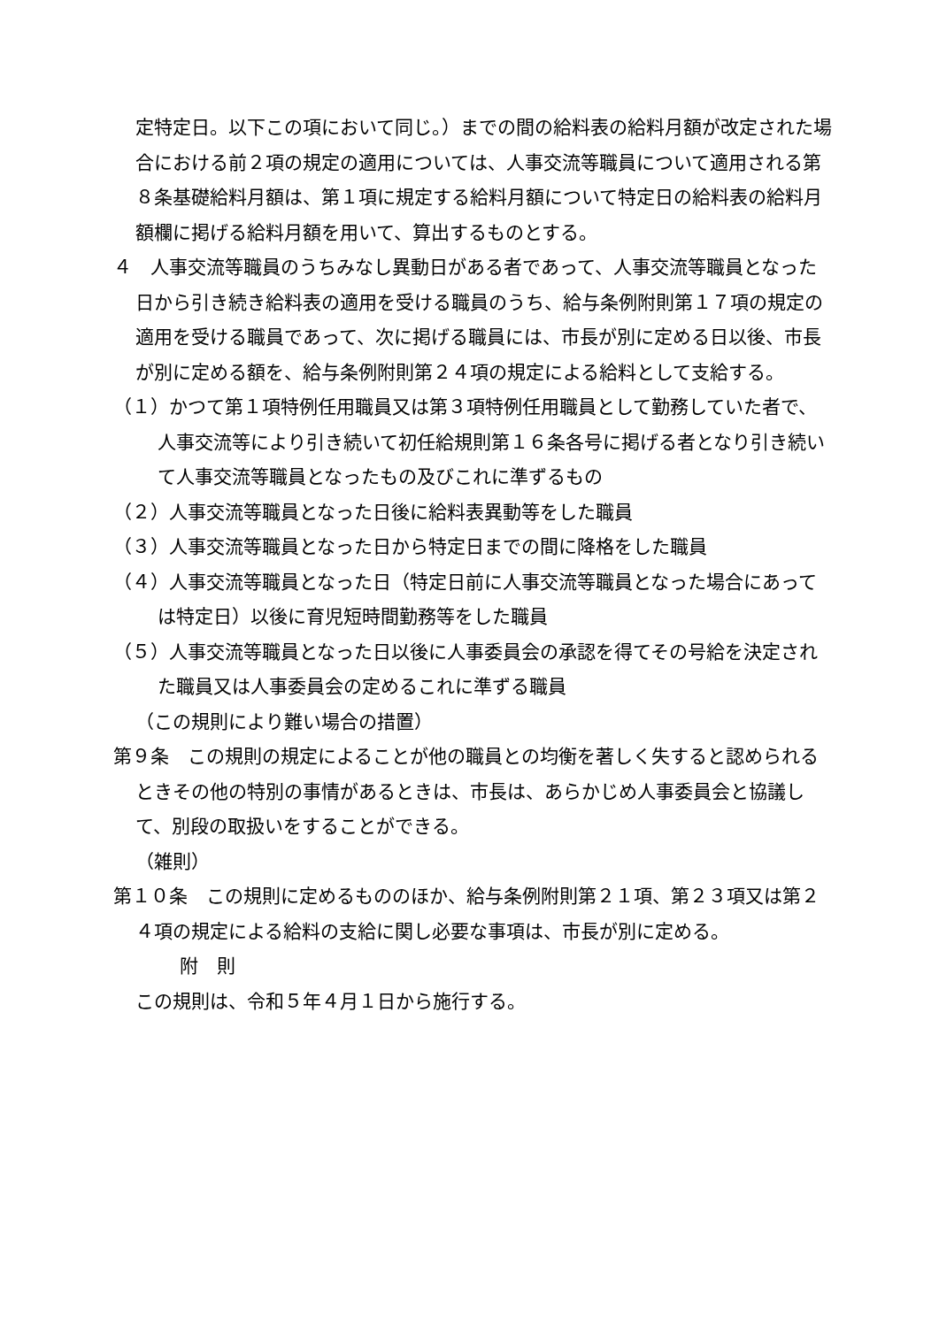定特定日。以下この項において同じ。）までの間の給料表の給料月額が改定された場合における前２項の規定の適用については、人事交流等職員について適用される第８条基礎給料月額は、第１項に規定する給料月額について特定日の給料表の給料月額欄に掲げる給料月額を用いて、算出するものとする。
４　人事交流等職員のうちみなし異動日がある者であって、人事交流等職員となった日から引き続き給料表の適用を受ける職員のうち、給与条例附則第１７項の規定の適用を受ける職員であって、次に掲げる職員には、市長が別に定める日以後、市長が別に定める額を、給与条例附則第２４項の規定による給料として支給する。
（１）かつて第１項特例任用職員又は第３項特例任用職員として勤務していた者で、人事交流等により引き続いて初任給規則第１６条各号に掲げる者となり引き続いて人事交流等職員となったもの及びこれに準ずるもの
（２）人事交流等職員となった日後に給料表異動等をした職員
（３）人事交流等職員となった日から特定日までの間に降格をした職員
（４）人事交流等職員となった日（特定日前に人事交流等職員となった場合にあっては特定日）以後に育児短時間勤務等をした職員
（５）人事交流等職員となった日以後に人事委員会の承認を得てその号給を決定された職員又は人事委員会の定めるこれに準ずる職員
（この規則により難い場合の措置）
第９条　この規則の規定によることが他の職員との均衡を著しく失すると認められるときその他の特別の事情があるときは、市長は、あらかじめ人事委員会と協議して、別段の取扱いをすることができる。
（雑則）
第１０条　この規則に定めるもののほか、給与条例附則第２１項、第２３項又は第２４項の規定による給料の支給に関し必要な事項は、市長が別に定める。
附　則
この規則は、令和５年４月１日から施行する。